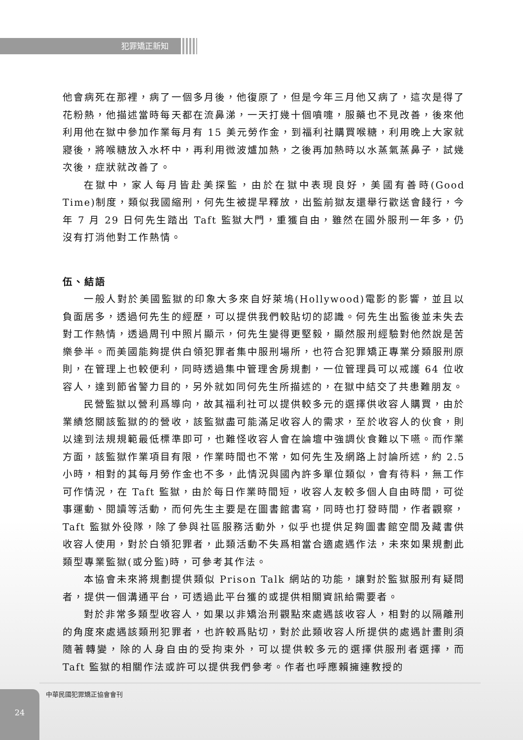犯罪矯正新知
他會病死在那裡，病了一個多月後，他復原了，但是今年三月他又病了，這次是得了花粉熱，他描述當時每天都在流鼻涕，一天打幾十個噴嚏，服藥也不見改善，後來他利用他在獄中參加作業每月有 15 美元勞作金，到福利社購買喉糖，利用晚上大家就寢後，將喉糖放入水杯中，再利用微波爐加熱，之後再加熱時以水蒸氣蒸鼻子，試幾次後，症狀就改善了。
在獄中，家人每月皆赴美探監，由於在獄中表現良好，美國有善時(Good Time)制度，類似我國縮刑，何先生被提早釋放，出監前獄友還舉行歡送會餞行，今年 7 月 29 日何先生踏出 Taft 監獄大門，重獲自由，雖然在國外服刑一年多，仍沒有打消他對工作熱情。
伍、結語
一般人對於美國監獄的印象大多來自好萊塢(Hollywood)電影的影響，並且以負面居多，透過何先生的經歷，可以提供我們較貼切的認識。何先生出監後並未失去對工作熱情，透過周刊中照片顯示，何先生變得更堅毅，顯然服刑經驗對他然說是苦樂參半。而美國能夠提供白領犯罪者集中服刑場所，也符合犯罪矯正專業分類服刑原則，在管理上也較便利，同時透過集中管理舍房規劃，一位管理員可以戒護 64 位收容人，達到節省警力目的，另外就如同何先生所描述的，在獄中結交了共患難朋友。
民營監獄以營利爲導向，故其福利社可以提供較多元的選擇供收容人購買，由於業績悠關該監獄的的營收，該監獄盡可能滿足收容人的需求，至於收容人的伙食，則以達到法規規範最低標準即可，也難怪收容人會在論壇中強調伙食難以下嚥。而作業方面，該監獄作業項目有限，作業時間也不常，如何先生及網路上討論所述，約 2.5 小時，相對的其每月勞作金也不多，此情況與國內許多單位類似，會有待料，無工作可作情況，在 Taft 監獄，由於每日作業時間短，收容人友較多個人自由時間，可從事運動、閱讀等活動，而何先生主要是在圖書館書寫，同時也打發時間，作者觀察，Taft 監獄外役隊，除了參與社區服務活動外，似乎也提供足夠圖書館空間及藏書供收容人使用，對於白領犯罪者，此類活動不失爲相當合適處遇作法，未來如果規劃此類型專業監獄(或分監)時，可參考其作法。
本協會未來將規劃提供類似 Prison Talk 網站的功能，讓對於監獄服刑有疑問者，提供一個溝通平台，可透過此平台獲的或提供相關資訊給需要者。
對於非常多類型收容人，如果以非矯治刑觀點來處遇該收容人，相對的以隔離刑的角度來處遇該類刑犯罪者，也許較爲貼切，對於此類收容人所提供的處遇計畫則須隨著轉變，除的人身自由的受拘束外，可以提供較多元的選擇供服刑者選擇，而 Taft 監獄的相關作法或許可以提供我們參考。作者也呼應賴擁連教授的
24 中華民國犯罪矯正協會會刊